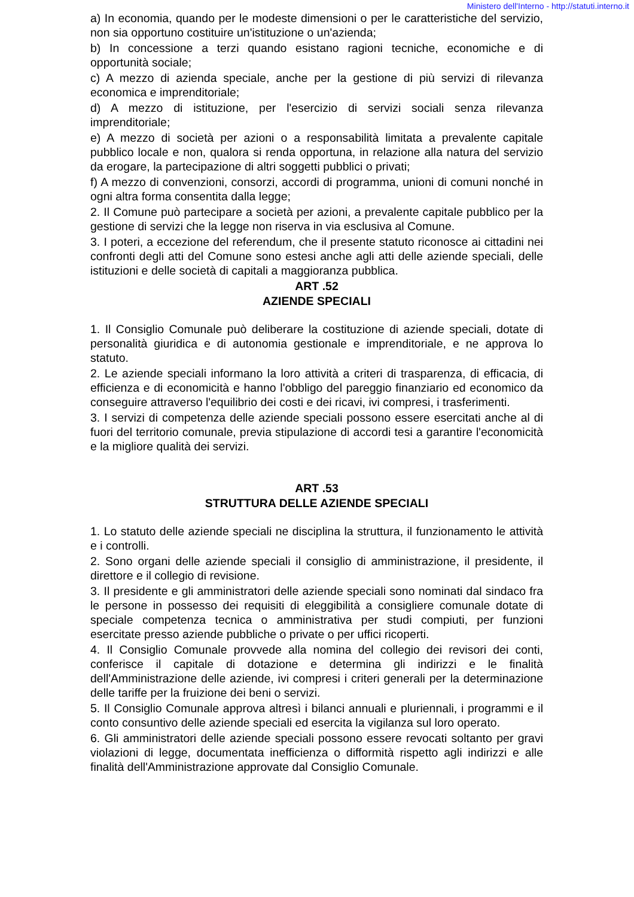Ministero dell'Interno - http://statuti.interno.it
a) In economia, quando per le modeste dimensioni o per le caratteristiche del servizio, non sia opportuno costituire un'istituzione o un'azienda;
b) In concessione a terzi quando esistano ragioni tecniche, economiche e di opportunità sociale;
c) A mezzo di azienda speciale, anche per la gestione di più servizi di rilevanza economica e imprenditoriale;
d) A mezzo di istituzione, per l'esercizio di servizi sociali senza rilevanza imprenditoriale;
e) A mezzo di società per azioni o a responsabilità limitata a prevalente capitale pubblico locale e non, qualora si renda opportuna, in relazione alla natura del servizio da erogare, la partecipazione di altri soggetti pubblici o privati;
f) A mezzo di convenzioni, consorzi, accordi di programma, unioni di comuni nonché in ogni altra forma consentita dalla legge;
2. Il Comune può partecipare a società per azioni, a prevalente capitale pubblico per la gestione di servizi che la legge non riserva in via esclusiva al Comune.
3. I poteri, a eccezione del referendum, che il presente statuto riconosce ai cittadini nei confronti degli atti del Comune sono estesi anche agli atti delle aziende speciali, delle istituzioni e delle società di capitali a maggioranza pubblica.
ART .52
AZIENDE SPECIALI
1. Il Consiglio Comunale può deliberare la costituzione di aziende speciali, dotate di personalità giuridica e di autonomia gestionale e imprenditoriale, e ne approva lo statuto.
2. Le aziende speciali informano la loro attività a criteri di trasparenza, di efficacia, di efficienza e di economicità e hanno l'obbligo del pareggio finanziario ed economico da conseguire attraverso l'equilibrio dei costi e dei ricavi, ivi compresi, i trasferimenti.
3. I servizi di competenza delle aziende speciali possono essere esercitati anche al di fuori del territorio comunale, previa stipulazione di accordi tesi a garantire l'economicità e la migliore qualità dei servizi.
ART .53
STRUTTURA DELLE AZIENDE SPECIALI
1. Lo statuto delle aziende speciali ne disciplina la struttura, il funzionamento le attività e i controlli.
2. Sono organi delle aziende speciali il consiglio di amministrazione, il presidente, il direttore e il collegio di revisione.
3. Il presidente e gli amministratori delle aziende speciali sono nominati dal sindaco fra le persone in possesso dei requisiti di eleggibilità a consigliere comunale dotate di speciale competenza tecnica o amministrativa per studi compiuti, per funzioni esercitate presso aziende pubbliche o private o per uffici ricoperti.
4. Il Consiglio Comunale provvede alla nomina del collegio dei revisori dei conti, conferisce il capitale di dotazione e determina gli indirizzi e le finalità dell'Amministrazione delle aziende, ivi compresi i criteri generali per la determinazione delle tariffe per la fruizione dei beni o servizi.
5. Il Consiglio Comunale approva altresì i bilanci annuali e pluriennali, i programmi e il conto consuntivo delle aziende speciali ed esercita la vigilanza sul loro operato.
6. Gli amministratori delle aziende speciali possono essere revocati soltanto per gravi violazioni di legge, documentata inefficienza o difformità rispetto agli indirizzi e alle finalità dell'Amministrazione approvate dal Consiglio Comunale.